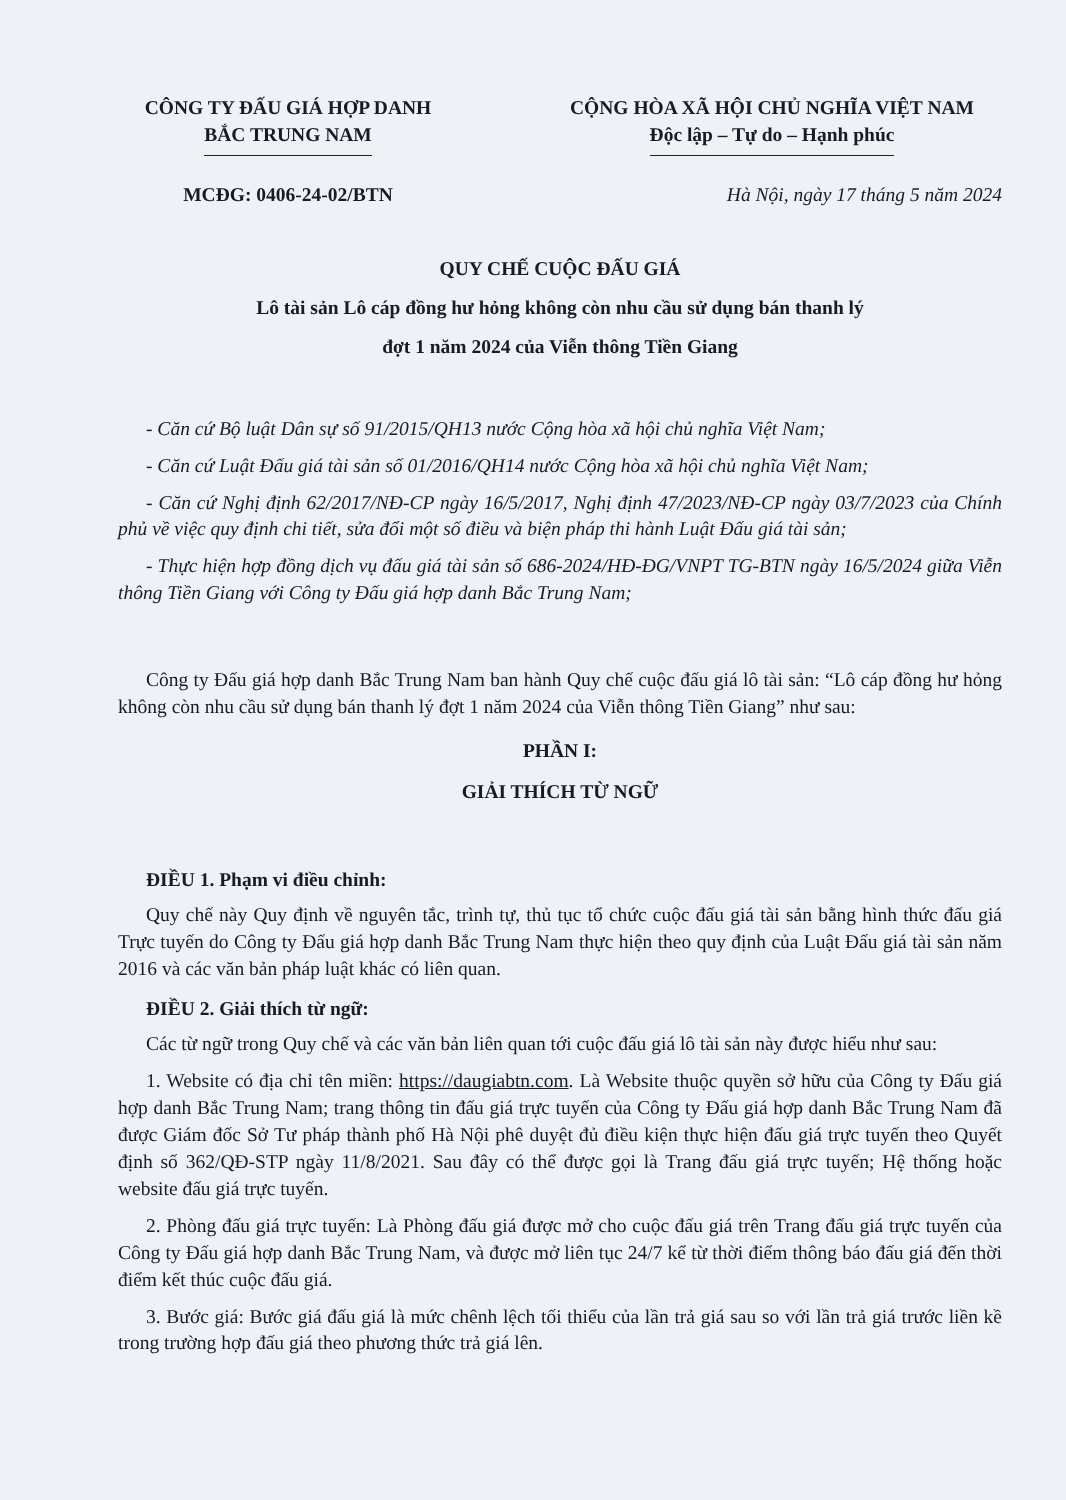CÔNG TY ĐẤU GIÁ HỢP DANH
BẮC TRUNG NAM
CỘNG HÒA XÃ HỘI CHỦ NGHĨA VIỆT NAM
Độc lập – Tự do – Hạnh phúc
MCĐG: 0406-24-02/BTN Hà Nội, ngày 17 tháng 5 năm 2024
QUY CHẾ CUỘC ĐẤU GIÁ
Lô tài sản Lô cáp đồng hư hỏng không còn nhu cầu sử dụng bán thanh lý
đợt 1 năm 2024 của Viễn thông Tiền Giang
- Căn cứ Bộ luật Dân sự số 91/2015/QH13 nước Cộng hòa xã hội chủ nghĩa Việt Nam;
- Căn cứ Luật Đấu giá tài sản số 01/2016/QH14 nước Cộng hòa xã hội chủ nghĩa Việt Nam;
- Căn cứ Nghị định 62/2017/NĐ-CP ngày 16/5/2017, Nghị định 47/2023/NĐ-CP ngày 03/7/2023 của Chính phủ về việc quy định chi tiết, sửa đổi một số điều và biện pháp thi hành Luật Đấu giá tài sản;
- Thực hiện hợp đồng dịch vụ đấu giá tài sản số 686-2024/HĐ-ĐG/VNPT TG-BTN ngày 16/5/2024 giữa Viễn thông Tiền Giang với Công ty Đấu giá hợp danh Bắc Trung Nam;
Công ty Đấu giá hợp danh Bắc Trung Nam ban hành Quy chế cuộc đấu giá lô tài sản: “Lô cáp đồng hư hỏng không còn nhu cầu sử dụng bán thanh lý đợt 1 năm 2024 của Viễn thông Tiền Giang” như sau:
PHẦN I:
GIẢI THÍCH TỪ NGỮ
ĐIỀU 1. Phạm vi điều chỉnh:
Quy chế này Quy định về nguyên tắc, trình tự, thủ tục tổ chức cuộc đấu giá tài sản bằng hình thức đấu giá Trực tuyến do Công ty Đấu giá hợp danh Bắc Trung Nam thực hiện theo quy định của Luật Đấu giá tài sản năm 2016 và các văn bản pháp luật khác có liên quan.
ĐIỀU 2. Giải thích từ ngữ:
Các từ ngữ trong Quy chế và các văn bản liên quan tới cuộc đấu giá lô tài sản này được hiểu như sau:
1. Website có địa chỉ tên miền: https://daugiabtn.com. Là Website thuộc quyền sở hữu của Công ty Đấu giá hợp danh Bắc Trung Nam; trang thông tin đấu giá trực tuyến của Công ty Đấu giá hợp danh Bắc Trung Nam đã được Giám đốc Sở Tư pháp thành phố Hà Nội phê duyệt đủ điều kiện thực hiện đấu giá trực tuyến theo Quyết định số 362/QĐ-STP ngày 11/8/2021. Sau đây có thể được gọi là Trang đấu giá trực tuyến; Hệ thống hoặc website đấu giá trực tuyến.
2. Phòng đấu giá trực tuyến: Là Phòng đấu giá được mở cho cuộc đấu giá trên Trang đấu giá trực tuyến của Công ty Đấu giá hợp danh Bắc Trung Nam, và được mở liên tục 24/7 kể từ thời điểm thông báo đấu giá đến thời điểm kết thúc cuộc đấu giá.
3. Bước giá: Bước giá đấu giá là mức chênh lệch tối thiểu của lần trả giá sau so với lần trả giá trước liền kề trong trường hợp đấu giá theo phương thức trả giá lên.